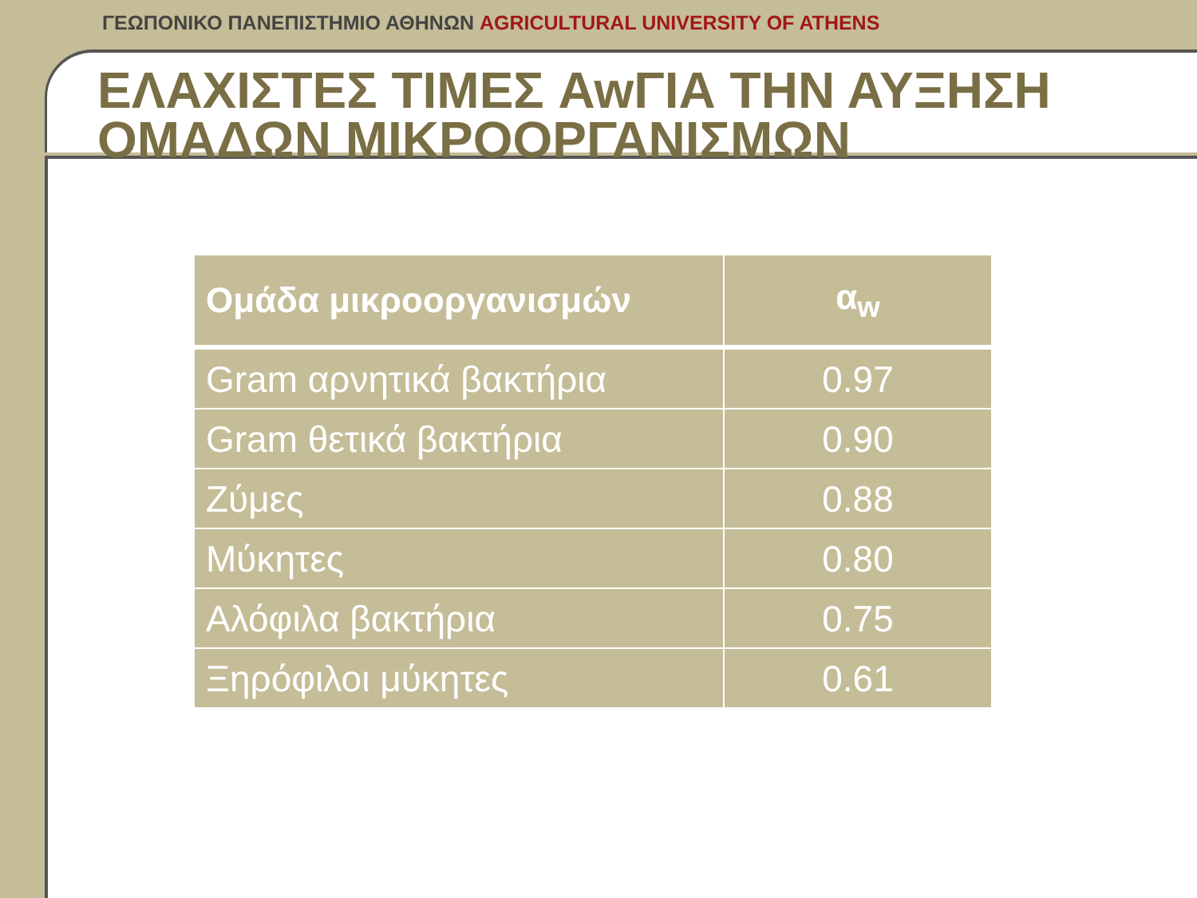ΓΕΩΠΟΝΙΚΟ ΠΑΝΕΠΙΣΤΗΜΙΟ ΑΘΗΝΩΝ AGRICULTURAL UNIVERSITY OF ATHENS
ΕΛΑΧΙΣΤΕΣ ΤΙΜΕΣ AwΓΙΑ ΤΗΝ ΑΥΞΗΣΗ ΟΜΑΔΩΝ ΜΙΚΡΟΟΡΓΑΝΙΣΜΩΝ
| Ομάδα μικροοργανισμών | α<sub>w</sub> |
| --- | --- |
| Gram αρνητικά βακτήρια | 0.97 |
| Gram θετικά βακτήρια | 0.90 |
| Ζύμες | 0.88 |
| Μύκητες | 0.80 |
| Αλόφιλα βακτήρια | 0.75 |
| Ξηρόφιλοι μύκητες | 0.61 |